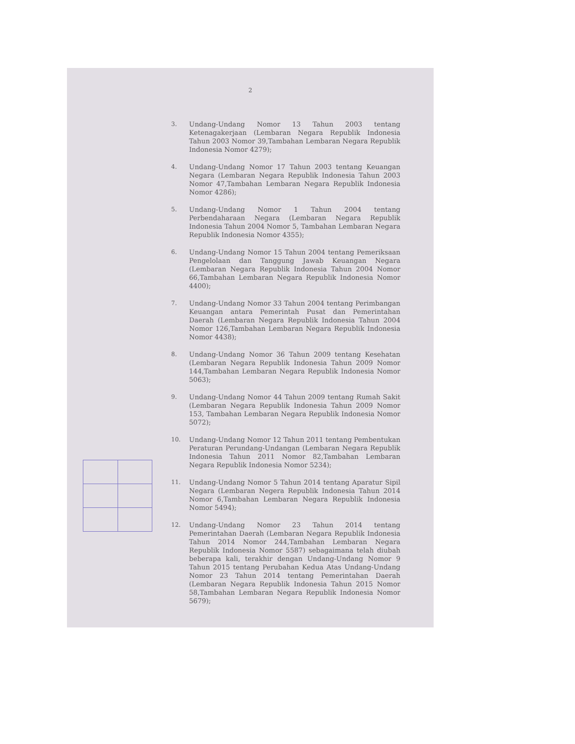2
3. Undang-Undang Nomor 13 Tahun 2003 tentang Ketenagakerjaan (Lembaran Negara Republik Indonesia Tahun 2003 Nomor 39,Tambahan Lembaran Negara Republik Indonesia Nomor 4279);
4. Undang-Undang Nomor 17 Tahun 2003 tentang Keuangan Negara (Lembaran Negara Republik Indonesia Tahun 2003 Nomor 47,Tambahan Lembaran Negara Republik Indonesia Nomor 4286);
5. Undang-Undang Nomor 1 Tahun 2004 tentang Perbendaharaan Negara (Lembaran Negara Republik Indonesia Tahun 2004 Nomor 5, Tambahan Lembaran Negara Republik Indonesia Nomor 4355);
6. Undang-Undang Nomor 15 Tahun 2004 tentang Pemeriksaan Pengelolaan dan Tanggung Jawab Keuangan Negara (Lembaran Negara Republik Indonesia Tahun 2004 Nomor 66,Tambahan Lembaran Negara Republik Indonesia Nomor 4400);
7. Undang-Undang Nomor 33 Tahun 2004 tentang Perimbangan Keuangan antara Pemerintah Pusat dan Pemerintahan Daerah (Lembaran Negara Republik Indonesia Tahun 2004 Nomor 126,Tambahan Lembaran Negara Republik Indonesia Nomor 4438);
8. Undang-Undang Nomor 36 Tahun 2009 tentang Kesehatan (Lembaran Negara Republik Indonesia Tahun 2009 Nomor 144,Tambahan Lembaran Negara Republik Indonesia Nomor 5063);
9. Undang-Undang Nomor 44 Tahun 2009 tentang Rumah Sakit (Lembaran Negara Republik Indonesia Tahun 2009 Nomor 153, Tambahan Lembaran Negara Republik Indonesia Nomor 5072);
10. Undang-Undang Nomor 12 Tahun 2011 tentang Pembentukan Peraturan Perundang-Undangan (Lembaran Negara Republik Indonesia Tahun 2011 Nomor 82,Tambahan Lembaran Negara Republik Indonesia Nomor 5234);
11. Undang-Undang Nomor 5 Tahun 2014 tentang Aparatur Sipil Negara (Lembaran Negera Republik Indonesia Tahun 2014 Nomor 6,Tambahan Lembaran Negara Republik Indonesia Nomor 5494);
12. Undang-Undang Nomor 23 Tahun 2014 tentang Pemerintahan Daerah (Lembaran Negara Republik Indonesia Tahun 2014 Nomor 244,Tambahan Lembaran Negara Republik Indonesia Nomor 5587) sebagaimana telah diubah beberapa kali, terakhir dengan Undang-Undang Nomor 9 Tahun 2015 tentang Perubahan Kedua Atas Undang-Undang Nomor 23 Tahun 2014 tentang Pemerintahan Daerah (Lembaran Negara Republik Indonesia Tahun 2015 Nomor 58,Tambahan Lembaran Negara Republik Indonesia Nomor 5679);